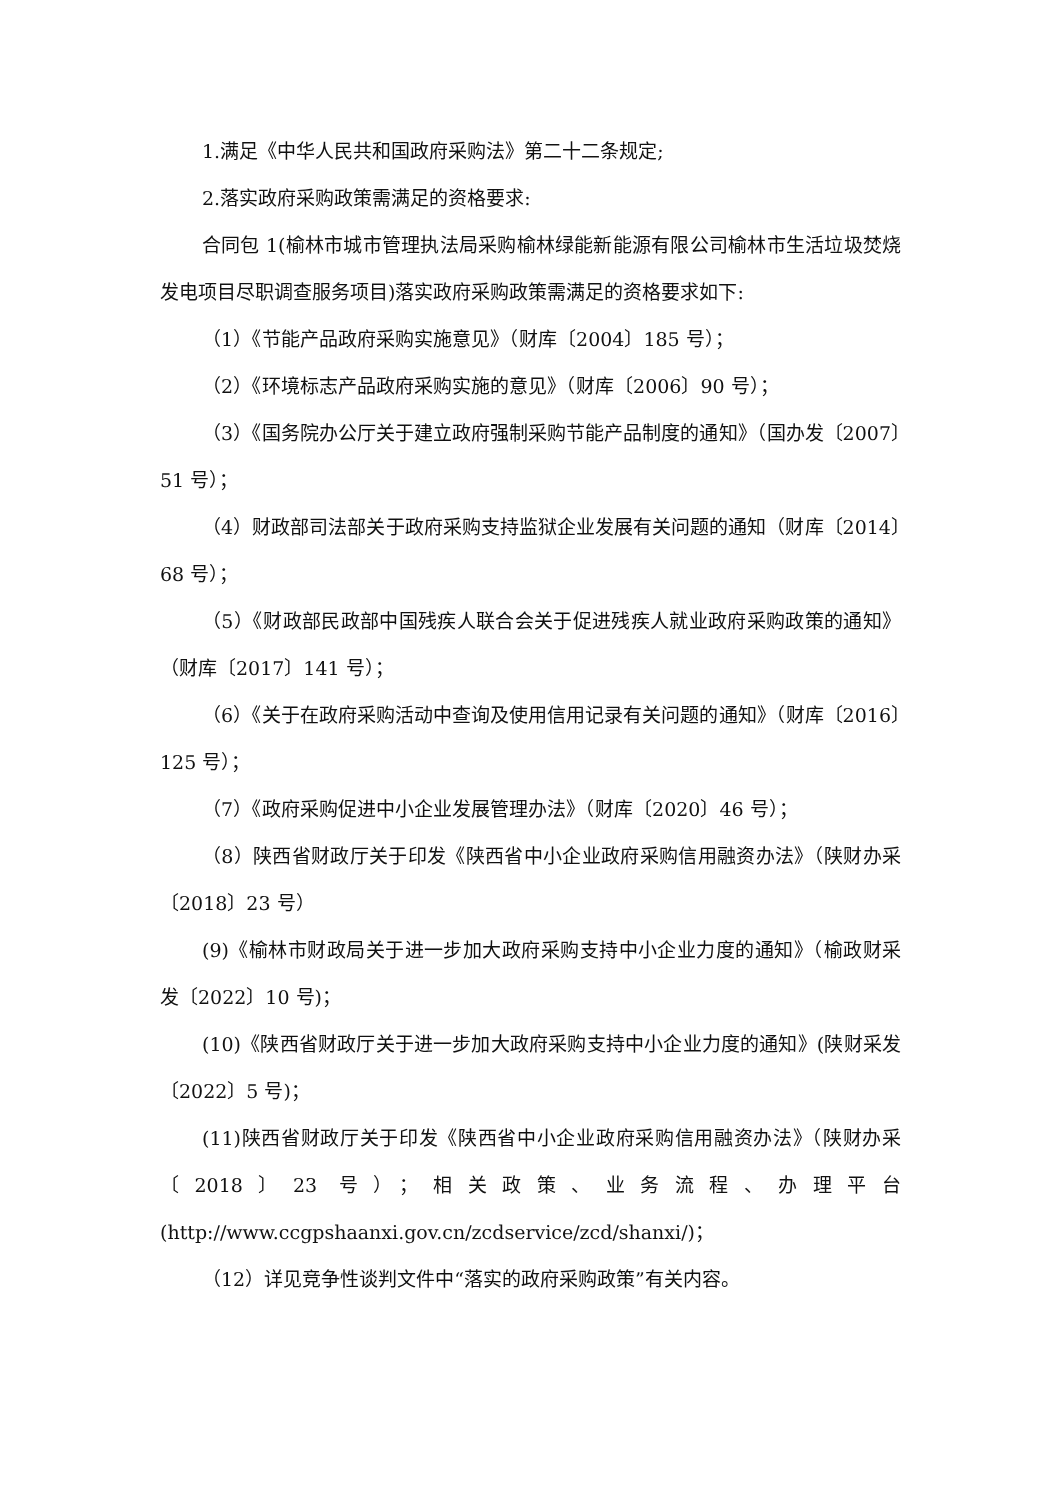1.满足《中华人民共和国政府采购法》第二十二条规定;
2.落实政府采购政策需满足的资格要求:
合同包 1(榆林市城市管理执法局采购榆林绿能新能源有限公司榆林市生活垃圾焚烧发电项目尽职调查服务项目)落实政府采购政策需满足的资格要求如下:
（1）《节能产品政府采购实施意见》（财库〔2004〕185 号）；
（2）《环境标志产品政府采购实施的意见》（财库〔2006〕90 号）；
（3）《国务院办公厅关于建立政府强制采购节能产品制度的通知》（国办发〔2007〕51 号）；
（4）财政部司法部关于政府采购支持监狱企业发展有关问题的通知（财库〔2014〕68 号）；
（5）《财政部民政部中国残疾人联合会关于促进残疾人就业政府采购政策的通知》（财库〔2017〕141 号）；
（6）《关于在政府采购活动中查询及使用信用记录有关问题的通知》（财库〔2016〕125 号）；
（7）《政府采购促进中小企业发展管理办法》（财库〔2020〕46 号）；
（8）陕西省财政厅关于印发《陕西省中小企业政府采购信用融资办法》（陕财办采〔2018〕23 号）
(9)《榆林市财政局关于进一步加大政府采购支持中小企业力度的通知》（榆政财采发〔2022〕10 号)；
(10)《陕西省财政厅关于进一步加大政府采购支持中小企业力度的通知》(陕财采发〔2022〕5 号)；
(11)陕西省财政厅关于印发《陕西省中小企业政府采购信用融资办法》（陕财办采〔2018〕23 号）；相关政策、业务流程、办理平台(http://www.ccgpshaanxi.gov.cn/zcdservice/zcd/shanxi/)；
（12）详见竞争性谈判文件中“落实的政府采购政策”有关内容。